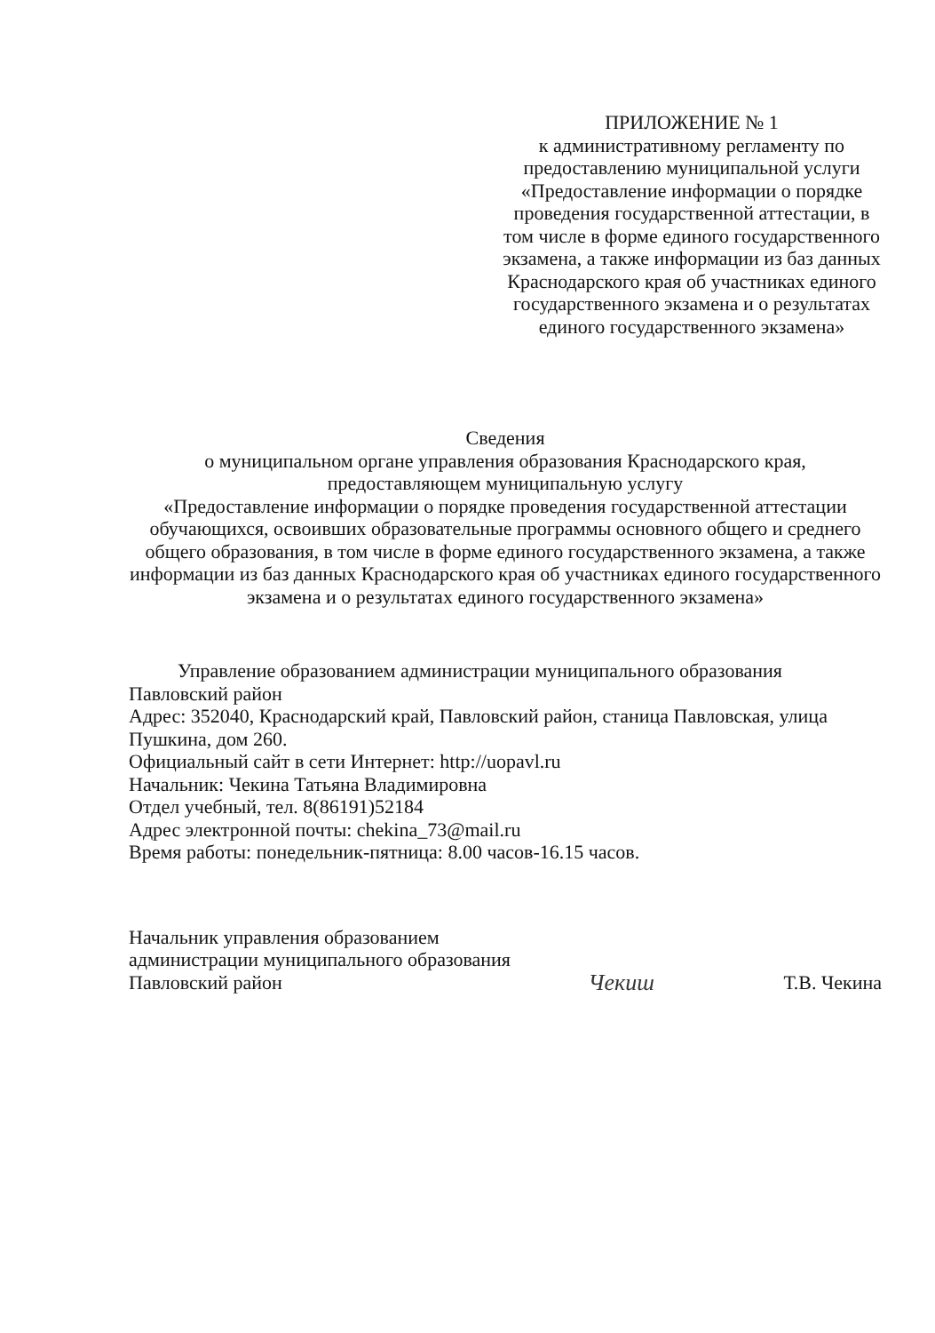ПРИЛОЖЕНИЕ № 1
к административному регламенту по предоставлению муниципальной услуги «Предоставление информации о порядке проведения государственной аттестации, в том числе в форме единого государственного экзамена, а также информации из баз данных Краснодарского края об участниках единого государственного экзамена и о результатах единого государственного экзамена»
Сведения
о муниципальном органе управления образования Краснодарского края, предоставляющем муниципальную услугу
«Предоставление информации о порядке проведения государственной аттестации обучающихся, освоивших образовательные программы основного общего и среднего общего образования, в том числе в форме единого государственного экзамена, а также информации из баз данных Краснодарского края об участниках единого государственного экзамена и о результатах единого государственного экзамена»
Управление образованием администрации муниципального образования Павловский район
Адрес: 352040, Краснодарский край, Павловский район, станица Павловская, улица Пушкина, дом 260.
Официальный сайт в сети Интернет: http://uopavl.ru
Начальник: Чекина Татьяна Владимировна
Отдел учебный, тел. 8(86191)52184
Адрес электронной почты: chekina_73@mail.ru
Время работы: понедельник-пятница: 8.00 часов-16.15 часов.
Начальник управления образованием
администрации муниципального образования
Павловский район
Чекиш
Т.В. Чекина